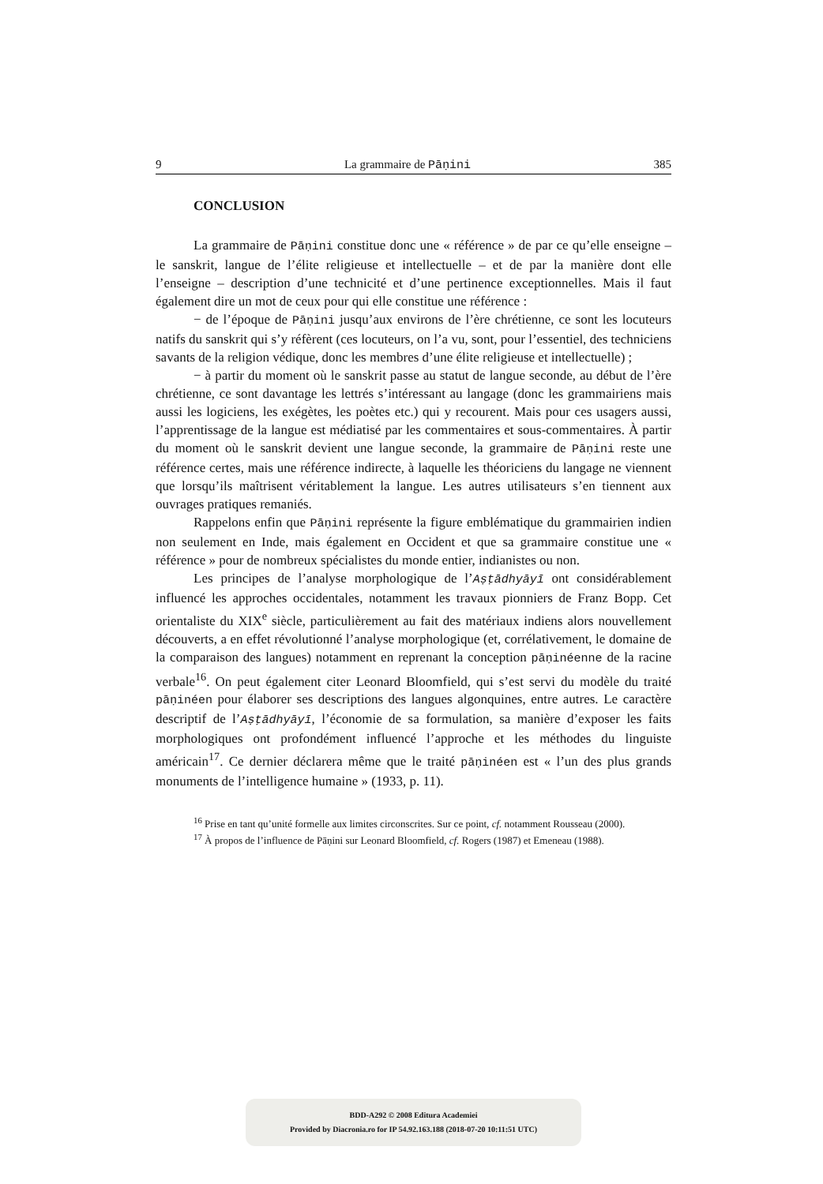9 La grammaire de Pāṇini 385
CONCLUSION
La grammaire de Pāṇini constitue donc une « référence » de par ce qu’elle enseigne – le sanskrit, langue de l’élite religieuse et intellectuelle – et de par la manière dont elle l’enseigne – description d’une technicité et d’une pertinence exceptionnelles. Mais il faut également dire un mot de ceux pour qui elle constitue une référence :
− de l’époque de Pāṇini jusqu’aux environs de l’ère chrétienne, ce sont les locuteurs natifs du sanskrit qui s’y réfèrent (ces locuteurs, on l’a vu, sont, pour l’essentiel, des techniciens savants de la religion védique, donc les membres d’une élite religieuse et intellectuelle) ;
− à partir du moment où le sanskrit passe au statut de langue seconde, au début de l’ère chrétienne, ce sont davantage les lettrés s’intéressant au langage (donc les grammairiens mais aussi les logiciens, les exégètes, les poètes etc.) qui y recourent. Mais pour ces usagers aussi, l’apprentissage de la langue est médiatisé par les commentaires et sous-commentaires. À partir du moment où le sanskrit devient une langue seconde, la grammaire de Pāṇini reste une référence certes, mais une référence indirecte, à laquelle les théoriciens du langage ne viennent que lorsqu’ils maîtrisent véritablement la langue. Les autres utilisateurs s’en tiennent aux ouvrages pratiques remaniés.
Rappelons enfin que Pāṇini représente la figure emblématique du grammairien indien non seulement en Inde, mais également en Occident et que sa grammaire constitue une « référence » pour de nombreux spécialistes du monde entier, indianistes ou non.
Les principes de l’analyse morphologique de l’Aṣṭādhyāyī ont considérablement influencé les approches occidentales, notamment les travaux pionniers de Franz Bopp. Cet orientaliste du XIX<sup>e</sup> siècle, particulièrement au fait des matériaux indiens alors nouvellement découverts, a en effet révolutionné l’analyse morphologique (et, corrélativement, le domaine de la comparaison des langues) notamment en reprenant la conception pāṇinéenne de la racine verbale<sup>16</sup>. On peut également citer Leonard Bloomfield, qui s’est servi du modèle du traité pāṇinéen pour élaborer ses descriptions des langues algonquines, entre autres. Le caractère descriptif de l’Aṣṭādhyāyī, l’économie de sa formulation, sa manière d’exposer les faits morphologiques ont profondément influencé l’approche et les méthodes du linguiste américain<sup>17</sup>. Ce dernier déclarera même que le traité pāṇinéen est « l’un des plus grands monuments de l’intelligence humaine » (1933, p. 11).
<sup>16</sup> Prise en tant qu’unité formelle aux limites circonscrites. Sur ce point, cf. notamment Rousseau (2000).
<sup>17</sup> À propos de l’influence de Pāṇini sur Leonard Bloomfield, cf. Rogers (1987) et Emeneau (1988).
BDD-A292 © 2008 Editura Academiei
Provided by Diacronia.ro for IP 54.92.163.188 (2018-07-20 10:11:51 UTC)